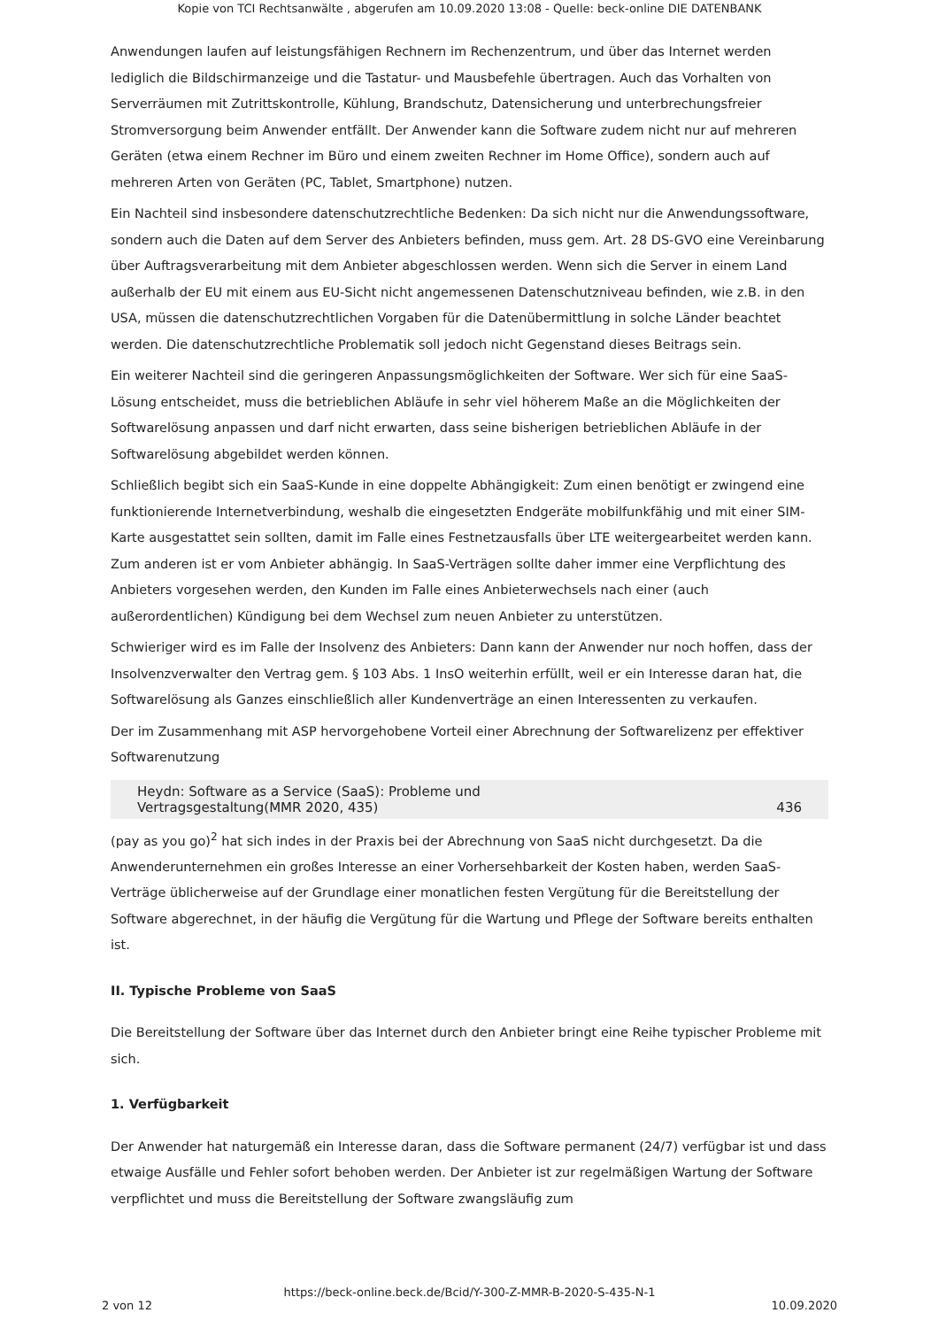Kopie von TCI Rechtsanwälte , abgerufen am 10.09.2020 13:08 - Quelle: beck-online DIE DATENBANK
Anwendungen laufen auf leistungsfähigen Rechnern im Rechenzentrum, und über das Internet werden lediglich die Bildschirmanzeige und die Tastatur- und Mausbefehle übertragen. Auch das Vorhalten von Serverräumen mit Zutrittskontrolle, Kühlung, Brandschutz, Datensicherung und unterbrechungsfreier Stromversorgung beim Anwender entfällt. Der Anwender kann die Software zudem nicht nur auf mehreren Geräten (etwa einem Rechner im Büro und einem zweiten Rechner im Home Office), sondern auch auf mehreren Arten von Geräten (PC, Tablet, Smartphone) nutzen.
Ein Nachteil sind insbesondere datenschutzrechtliche Bedenken: Da sich nicht nur die Anwendungssoftware, sondern auch die Daten auf dem Server des Anbieters befinden, muss gem. Art. 28 DS-GVO eine Vereinbarung über Auftragsverarbeitung mit dem Anbieter abgeschlossen werden. Wenn sich die Server in einem Land außerhalb der EU mit einem aus EU-Sicht nicht angemessenen Datenschutzniveau befinden, wie z.B. in den USA, müssen die datenschutzrechtlichen Vorgaben für die Datenübermittlung in solche Länder beachtet werden. Die datenschutzrechtliche Problematik soll jedoch nicht Gegenstand dieses Beitrags sein.
Ein weiterer Nachteil sind die geringeren Anpassungsmöglichkeiten der Software. Wer sich für eine SaaS-Lösung entscheidet, muss die betrieblichen Abläufe in sehr viel höherem Maße an die Möglichkeiten der Softwarelösung anpassen und darf nicht erwarten, dass seine bisherigen betrieblichen Abläufe in der Softwarelösung abgebildet werden können.
Schließlich begibt sich ein SaaS-Kunde in eine doppelte Abhängigkeit: Zum einen benötigt er zwingend eine funktionierende Internetverbindung, weshalb die eingesetzten Endgeräte mobilfunkfähig und mit einer SIM-Karte ausgestattet sein sollten, damit im Falle eines Festnetzausfalls über LTE weitergearbeitet werden kann. Zum anderen ist er vom Anbieter abhängig. In SaaS-Verträgen sollte daher immer eine Verpflichtung des Anbieters vorgesehen werden, den Kunden im Falle eines Anbieterwechsels nach einer (auch außerordentlichen) Kündigung bei dem Wechsel zum neuen Anbieter zu unterstützen.
Schwieriger wird es im Falle der Insolvenz des Anbieters: Dann kann der Anwender nur noch hoffen, dass der Insolvenzverwalter den Vertrag gem. § 103 Abs. 1 InsO weiterhin erfüllt, weil er ein Interesse daran hat, die Softwarelösung als Ganzes einschließlich aller Kundenverträge an einen Interessenten zu verkaufen.
Der im Zusammenhang mit ASP hervorgehobene Vorteil einer Abrechnung der Softwarelizenz per effektiver Softwarenutzung
Heydn: Software as a Service (SaaS): Probleme und
Vertragsgestaltung(MMR 2020, 435) 436
(pay as you go)<sup>2</sup> hat sich indes in der Praxis bei der Abrechnung von SaaS nicht durchgesetzt. Da die Anwenderunternehmen ein großes Interesse an einer Vorhersehbarkeit der Kosten haben, werden SaaS-Verträge üblicherweise auf der Grundlage einer monatlichen festen Vergütung für die Bereitstellung der Software abgerechnet, in der häufig die Vergütung für die Wartung und Pflege der Software bereits enthalten ist.
II. Typische Probleme von SaaS
Die Bereitstellung der Software über das Internet durch den Anbieter bringt eine Reihe typischer Probleme mit sich.
1. Verfügbarkeit
Der Anwender hat naturgemäß ein Interesse daran, dass die Software permanent (24/7) verfügbar ist und dass etwaige Ausfälle und Fehler sofort behoben werden. Der Anbieter ist zur regelmäßigen Wartung der Software verpflichtet und muss die Bereitstellung der Software zwangsläufig zum
https://beck-online.beck.de/Bcid/Y-300-Z-MMR-B-2020-S-435-N-1
2 von 12 10.09.2020